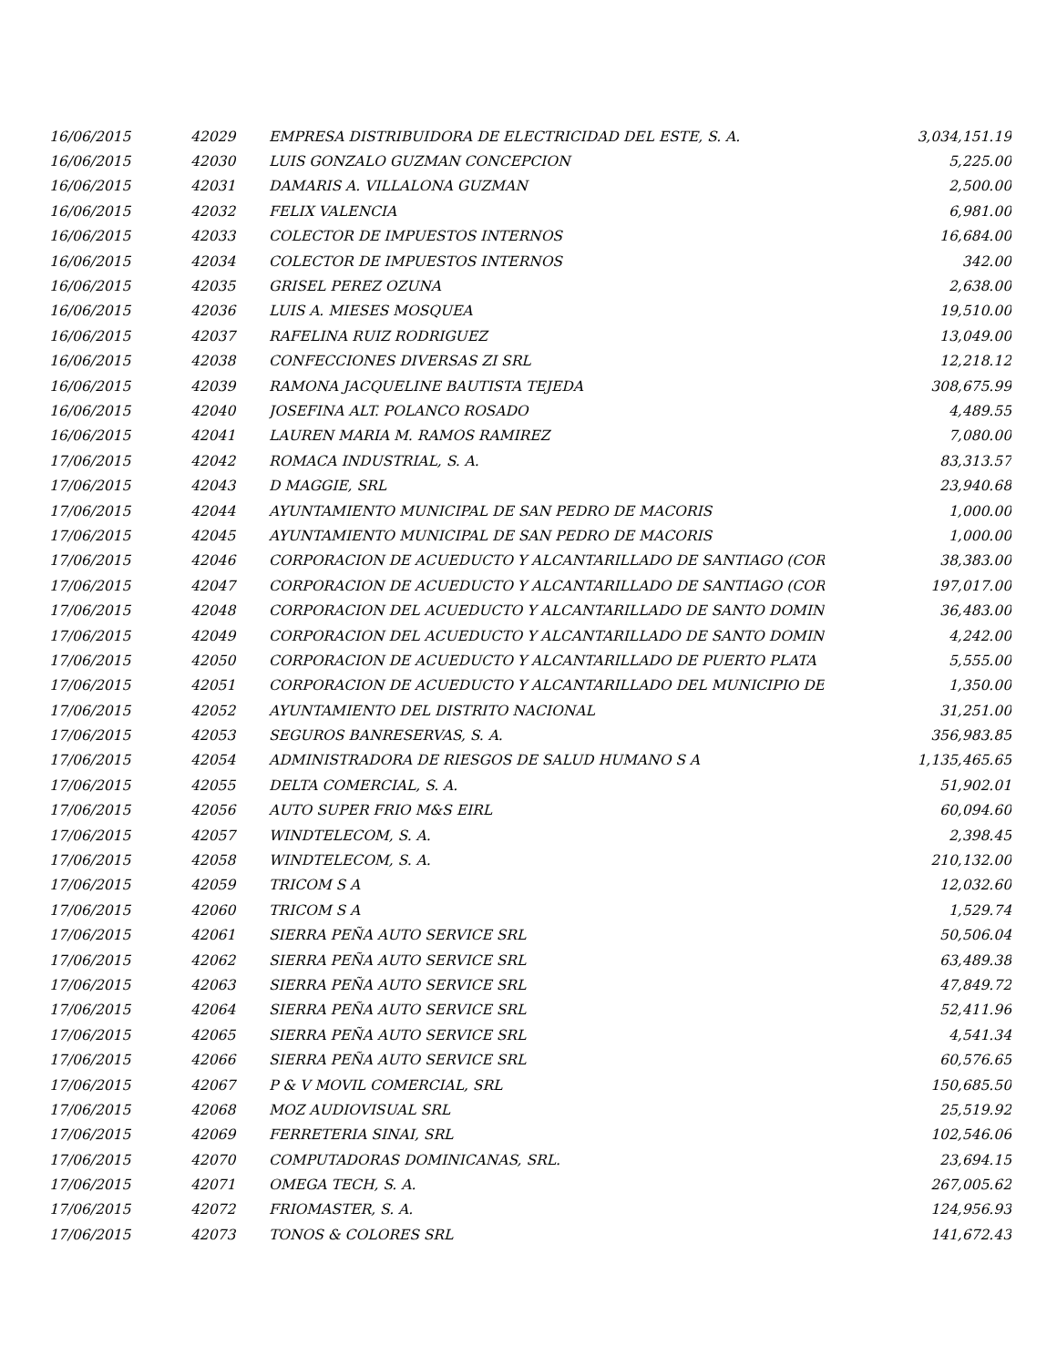| 16/06/2015 | 42029 | EMPRESA DISTRIBUIDORA DE ELECTRICIDAD DEL ESTE, S. A. | 3,034,151.19 |
| 16/06/2015 | 42030 | LUIS GONZALO GUZMAN CONCEPCION | 5,225.00 |
| 16/06/2015 | 42031 | DAMARIS A. VILLALONA GUZMAN | 2,500.00 |
| 16/06/2015 | 42032 | FELIX VALENCIA | 6,981.00 |
| 16/06/2015 | 42033 | COLECTOR DE IMPUESTOS INTERNOS | 16,684.00 |
| 16/06/2015 | 42034 | COLECTOR DE IMPUESTOS INTERNOS | 342.00 |
| 16/06/2015 | 42035 | GRISEL PEREZ OZUNA | 2,638.00 |
| 16/06/2015 | 42036 | LUIS A. MIESES MOSQUEA | 19,510.00 |
| 16/06/2015 | 42037 | RAFELINA RUIZ RODRIGUEZ | 13,049.00 |
| 16/06/2015 | 42038 | CONFECCIONES DIVERSAS ZI SRL | 12,218.12 |
| 16/06/2015 | 42039 | RAMONA JACQUELINE BAUTISTA TEJEDA | 308,675.99 |
| 16/06/2015 | 42040 | JOSEFINA ALT. POLANCO ROSADO | 4,489.55 |
| 16/06/2015 | 42041 | LAUREN MARIA M. RAMOS RAMIREZ | 7,080.00 |
| 17/06/2015 | 42042 | ROMACA INDUSTRIAL, S. A. | 83,313.57 |
| 17/06/2015 | 42043 | D MAGGIE, SRL | 23,940.68 |
| 17/06/2015 | 42044 | AYUNTAMIENTO MUNICIPAL DE SAN PEDRO DE MACORIS | 1,000.00 |
| 17/06/2015 | 42045 | AYUNTAMIENTO MUNICIPAL DE SAN PEDRO DE MACORIS | 1,000.00 |
| 17/06/2015 | 42046 | CORPORACION DE ACUEDUCTO Y ALCANTARILLADO DE SANTIAGO (COR | 38,383.00 |
| 17/06/2015 | 42047 | CORPORACION DE ACUEDUCTO Y ALCANTARILLADO DE SANTIAGO (COR | 197,017.00 |
| 17/06/2015 | 42048 | CORPORACION DEL ACUEDUCTO Y ALCANTARILLADO DE SANTO DOMIN | 36,483.00 |
| 17/06/2015 | 42049 | CORPORACION DEL ACUEDUCTO Y ALCANTARILLADO DE SANTO DOMIN | 4,242.00 |
| 17/06/2015 | 42050 | CORPORACION DE ACUEDUCTO Y ALCANTARILLADO DE PUERTO PLATA | 5,555.00 |
| 17/06/2015 | 42051 | CORPORACION DE ACUEDUCTO Y ALCANTARILLADO DEL MUNICIPIO DE | 1,350.00 |
| 17/06/2015 | 42052 | AYUNTAMIENTO DEL DISTRITO NACIONAL | 31,251.00 |
| 17/06/2015 | 42053 | SEGUROS BANRESERVAS, S. A. | 356,983.85 |
| 17/06/2015 | 42054 | ADMINISTRADORA DE RIESGOS DE SALUD HUMANO S A | 1,135,465.65 |
| 17/06/2015 | 42055 | DELTA COMERCIAL, S. A. | 51,902.01 |
| 17/06/2015 | 42056 | AUTO SUPER FRIO M&S EIRL | 60,094.60 |
| 17/06/2015 | 42057 | WINDTELECOM, S. A. | 2,398.45 |
| 17/06/2015 | 42058 | WINDTELECOM, S. A. | 210,132.00 |
| 17/06/2015 | 42059 | TRICOM S A | 12,032.60 |
| 17/06/2015 | 42060 | TRICOM S A | 1,529.74 |
| 17/06/2015 | 42061 | SIERRA PEÑA AUTO SERVICE SRL | 50,506.04 |
| 17/06/2015 | 42062 | SIERRA PEÑA AUTO SERVICE SRL | 63,489.38 |
| 17/06/2015 | 42063 | SIERRA PEÑA AUTO SERVICE SRL | 47,849.72 |
| 17/06/2015 | 42064 | SIERRA PEÑA AUTO SERVICE SRL | 52,411.96 |
| 17/06/2015 | 42065 | SIERRA PEÑA AUTO SERVICE SRL | 4,541.34 |
| 17/06/2015 | 42066 | SIERRA PEÑA AUTO SERVICE SRL | 60,576.65 |
| 17/06/2015 | 42067 | P & V MOVIL COMERCIAL, SRL | 150,685.50 |
| 17/06/2015 | 42068 | MOZ AUDIOVISUAL SRL | 25,519.92 |
| 17/06/2015 | 42069 | FERRETERIA SINAI, SRL | 102,546.06 |
| 17/06/2015 | 42070 | COMPUTADORAS DOMINICANAS, SRL. | 23,694.15 |
| 17/06/2015 | 42071 | OMEGA TECH, S. A. | 267,005.62 |
| 17/06/2015 | 42072 | FRIOMASTER, S. A. | 124,956.93 |
| 17/06/2015 | 42073 | TONOS & COLORES SRL | 141,672.43 |